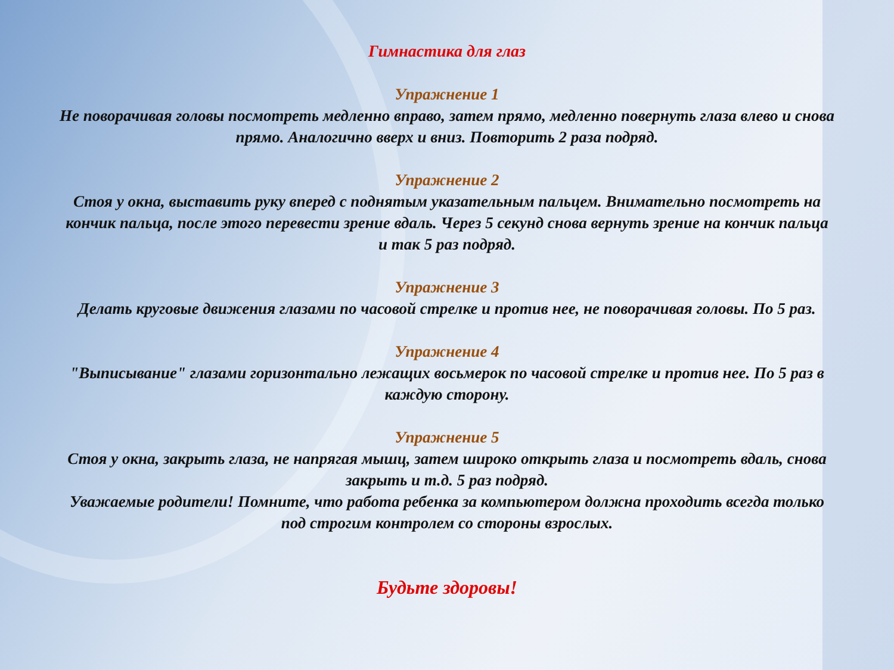Гимнастика для глаз
Упражнение 1
Не поворачивая головы посмотреть медленно вправо, затем прямо, медленно повернуть глаза влево и снова прямо. Аналогично вверх и вниз. Повторить 2 раза подряд.
Упражнение 2
Стоя у окна, выставить руку вперед с поднятым указательным пальцем. Внимательно посмотреть на кончик пальца, после этого перевести зрение вдаль. Через 5 секунд снова вернуть зрение на кончик пальца и так 5 раз подряд.
Упражнение 3
Делать круговые движения глазами по часовой стрелке и против нее, не поворачивая головы. По 5 раз.
Упражнение 4
"Выписывание" глазами горизонтально лежащих восьмерок по часовой стрелке и против нее. По 5 раз в каждую сторону.
Упражнение 5
Стоя у окна, закрыть глаза, не напрягая мышц, затем широко открыть глаза и посмотреть вдаль, снова закрыть и т.д. 5 раз подряд.
Уважаемые родители! Помните, что работа ребенка за компьютером должна проходить всегда только под строгим контролем со стороны взрослых.
Будьте здоровы!